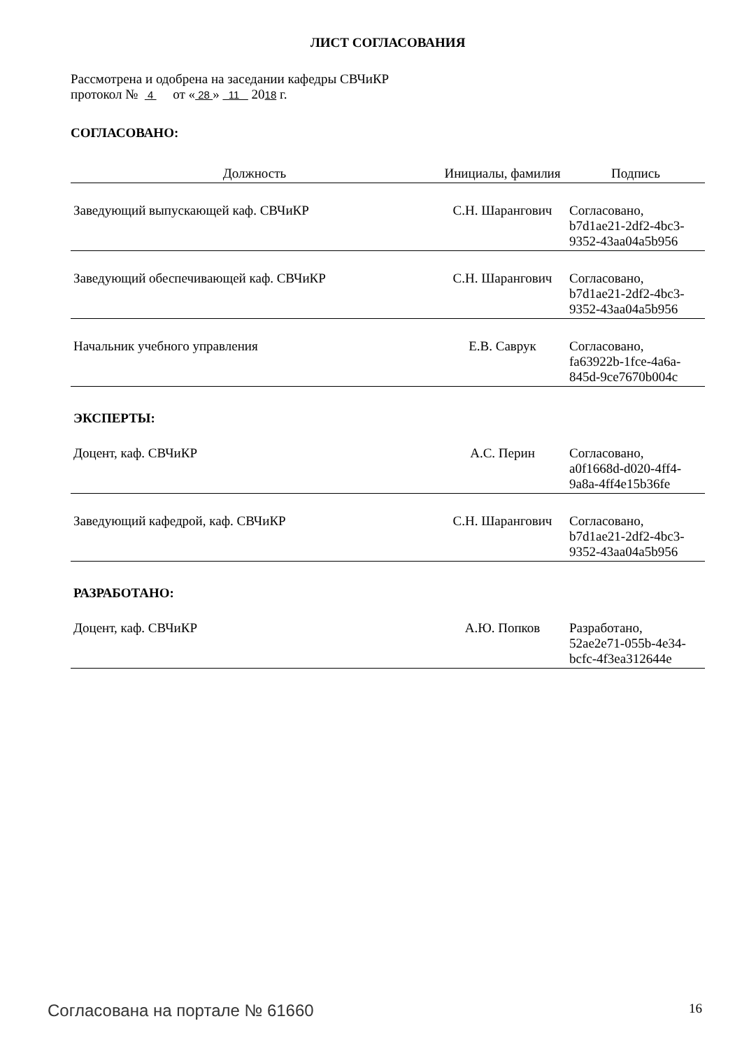ЛИСТ СОГЛАСОВАНИЯ
Рассмотрена и одобрена на заседании кафедры СВЧиКР
протокол № 4 от « 28 » 11 2018 г.
СОГЛАСОВАНО:
| Должность | Инициалы, фамилия | Подпись |
| --- | --- | --- |
| Заведующий выпускающей каф. СВЧиКР | С.Н. Шарангович | Согласовано, b7d1ae21-2df2-4bc3- 9352-43aa04a5b956 |
| Заведующий обеспечивающей каф. СВЧиКР | С.Н. Шарангович | Согласовано, b7d1ae21-2df2-4bc3- 9352-43aa04a5b956 |
| Начальник учебного управления | Е.В. Саврук | Согласовано, fa63922b-1fce-4a6a- 845d-9ce7670b004c |
ЭКСПЕРТЫ:
| Доцент, каф. СВЧиКР | А.С. Перин | Согласовано, a0f1668d-d020-4ff4- 9a8a-4ff4e15b36fe |
| Заведующий кафедрой, каф. СВЧиКР | С.Н. Шарангович | Согласовано, b7d1ae21-2df2-4bc3- 9352-43aa04a5b956 |
РАЗРАБОТАНО:
| Доцент, каф. СВЧиКР | А.Ю. Попков | Разработано, 52ae2e71-055b-4e34- bcfc-4f3ea312644e |
Согласована на портале № 61660 16